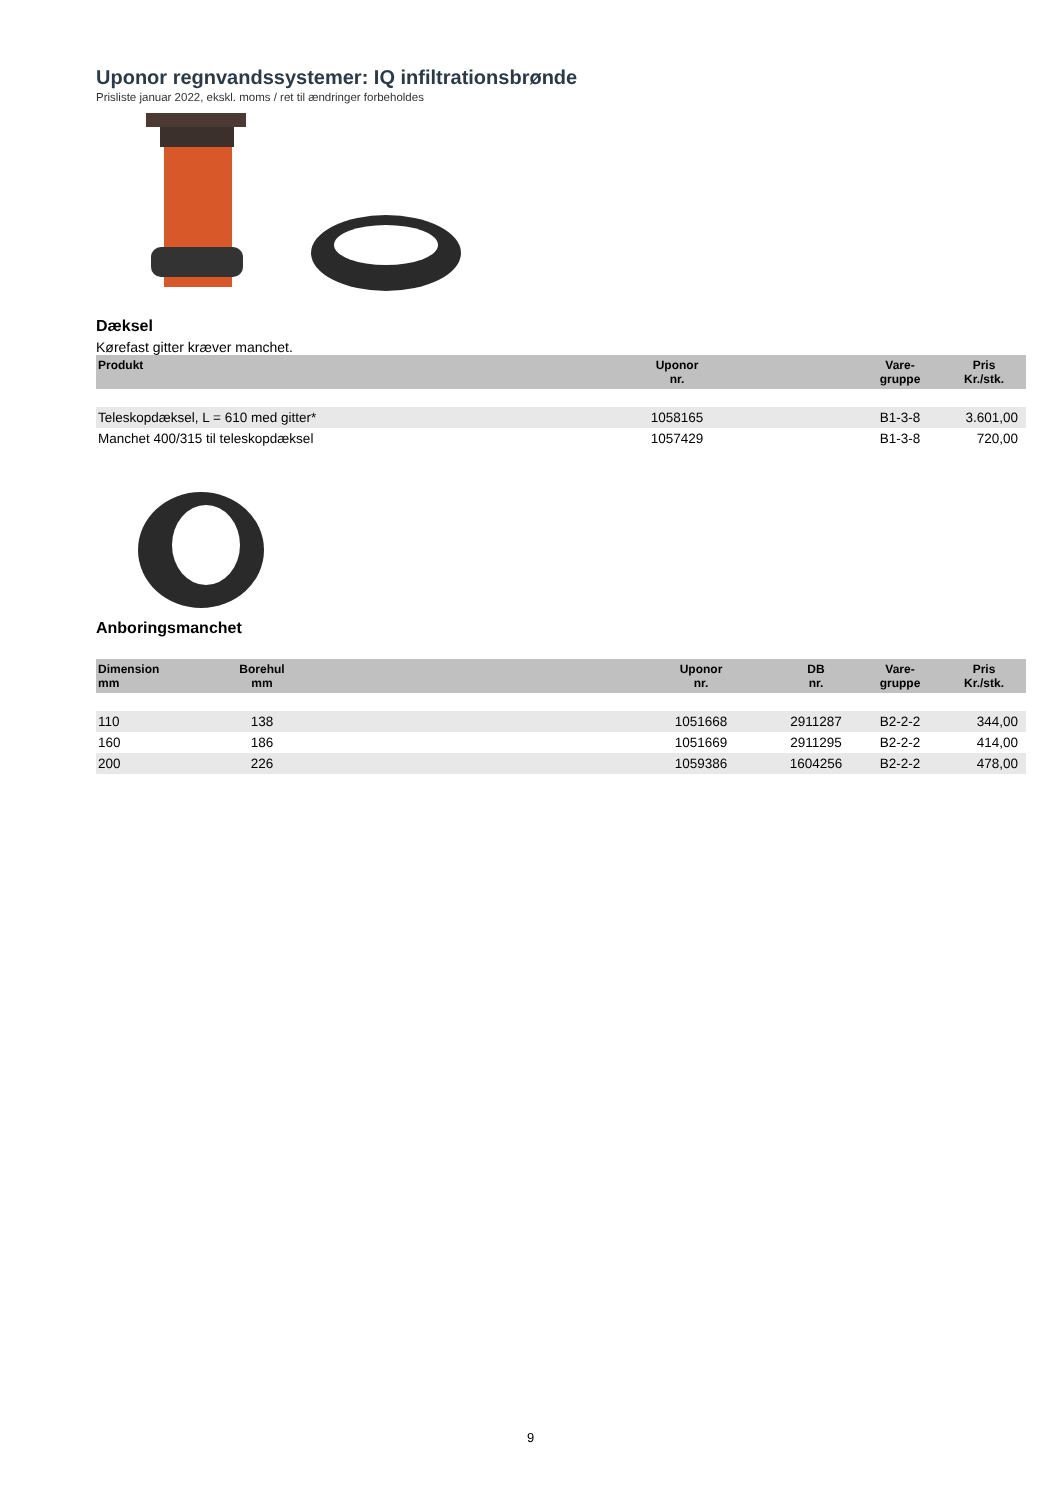Uponor regnvandssystemer: IQ infiltrationsbrønde
Prisliste januar 2022, ekskl. moms / ret til ændringer forbeholdes
Dæksel
Kørefast gitter kræver manchet.
| Produkt | Uponor nr. | | Vare- gruppe | Pris Kr./stk. |
| --- | --- | --- | --- | --- |
| Teleskopdæksel, L = 610 med gitter* | 1058165 | | B1-3-8 | 3.601,00 |
| Manchet 400/315 til teleskopdæksel | 1057429 | | B1-3-8 | 720,00 |
Anboringsmanchet
| Dimension mm | Borehul mm | | Uponor nr. | DB nr. | Vare- gruppe | Pris Kr./stk. |
| --- | --- | --- | --- | --- | --- | --- |
| 110 | 138 | | 1051668 | 2911287 | B2-2-2 | 344,00 |
| 160 | 186 | | 1051669 | 2911295 | B2-2-2 | 414,00 |
| 200 | 226 | | 1059386 | 1604256 | B2-2-2 | 478,00 |
9